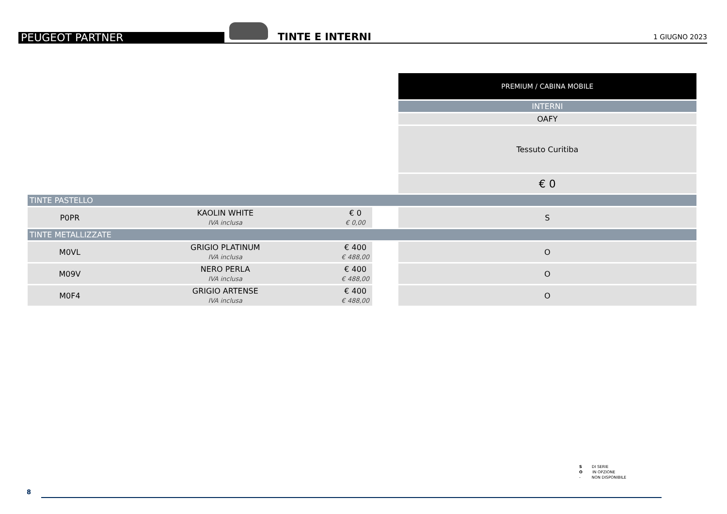PEUGEOT PARTNER
TINTE E INTERNI
1 GIUGNO 2023
| | | | | PREMIUM / CABINA MOBILE |
| | | | | INTERNI |
| | | | | OAFY |
| | | | | Tessuto Curitiba |
| | | | | € 0 |
| TINTE PASTELLO | | | | |
| P0PR | KAOLIN WHITE IVA inclusa | € 0 € 0,00 | | S |
| TINTE METALLIZZATE | | | | |
| M0VL | GRIGIO PLATINUM IVA inclusa | € 400 € 488,00 | | O |
| M09V | NERO PERLA IVA inclusa | € 400 € 488,00 | | O |
| M0F4 | GRIGIO ARTENSE IVA inclusa | € 400 € 488,00 | | O |
S DI SERIE
O IN OPZIONE
- NON DISPONIBILE
8